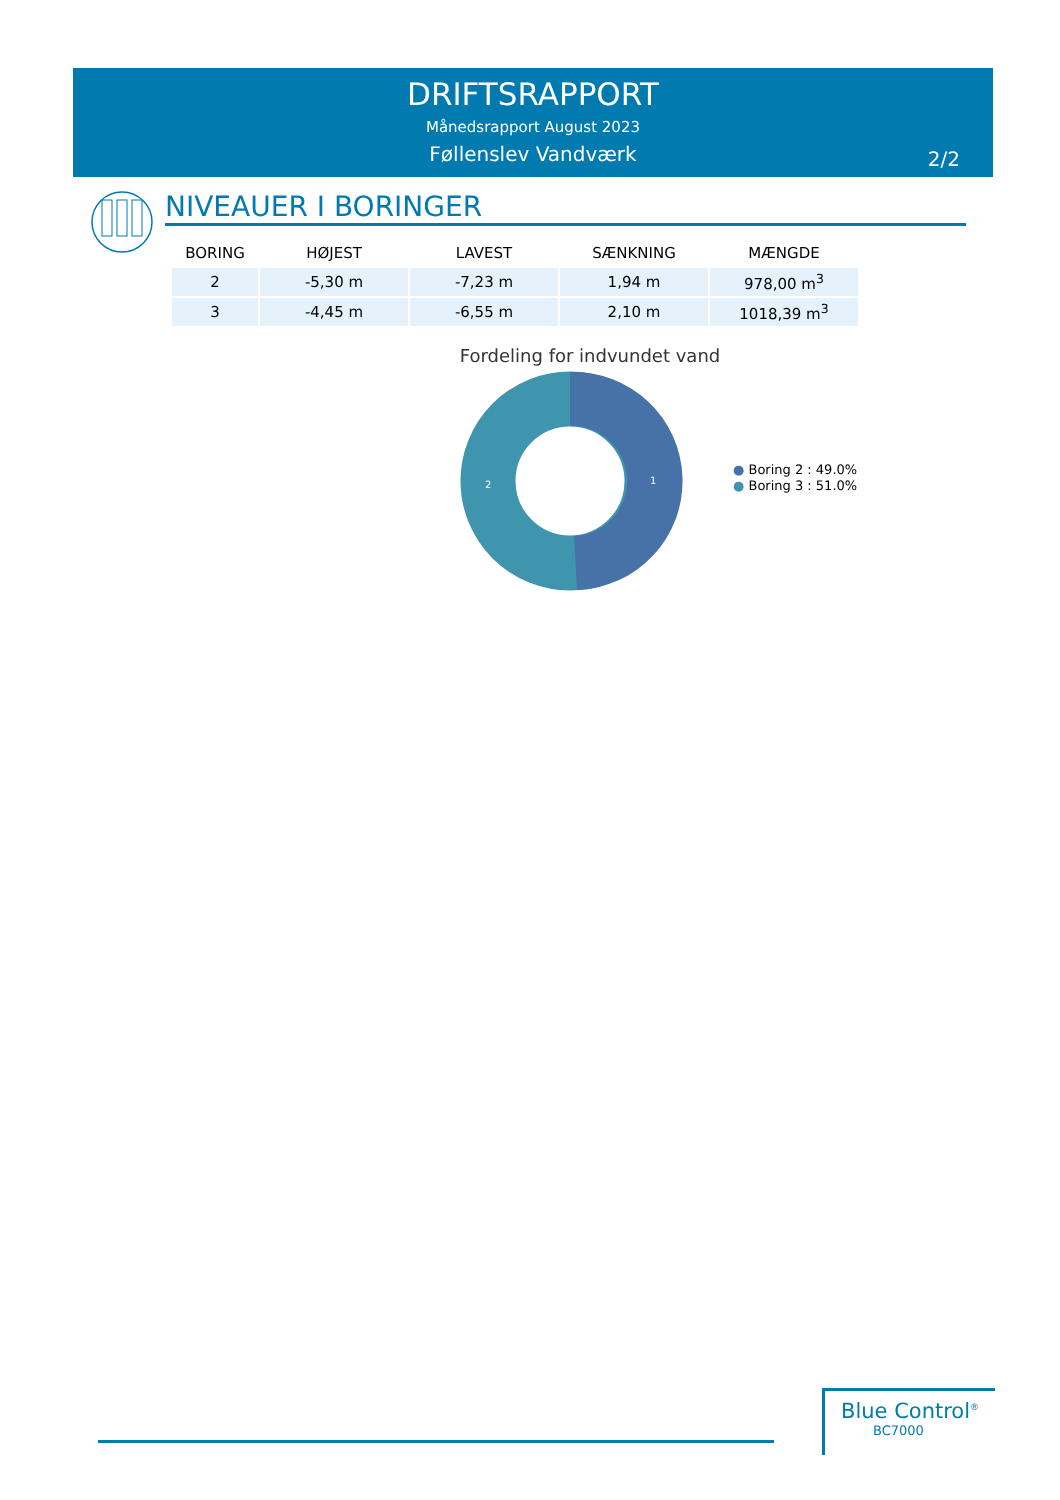DRIFTSRAPPORT
Månedsrapport August 2023
Føllenslev Vandværk
2/2
NIVEAUER I BORINGER
| BORING | HØJEST | LAVEST | SÆNKNING | MÆNGDE |
| --- | --- | --- | --- | --- |
| 2 | -5,30 m | -7,23 m | 1,94 m | 978,00 m<sup>3</sup> |
| 3 | -4,45 m | -6,55 m | 2,10 m | 1018,39 m<sup>3</sup> |
Fordeling for indvundet vand
1
2
● Boring 2 : 49.0%
● Boring 3 : 51.0%
Blue Control<sup>®</sup>
BC7000